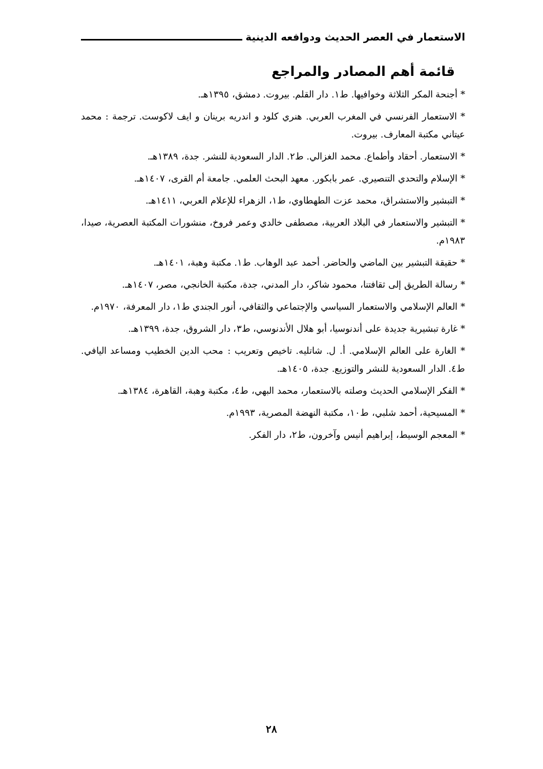الاستعمار في العصر الحديث ودوافعه الدينية
قائمة أهم المصادر والمراجع
* أجنحة المكر الثلاثة وخوافيها. ط١. دار القلم. بيروت. دمشق، ١٣٩٥هـ.
* الاستعمار الفرنسي في المغرب العربي. هنري كلود و اندريه برينان و ايف لاكوست. ترجمة : محمد عيتاني مكتبة المعارف. بيروت.
* الاستعمار. أحقاد وأطماع. محمد الغزالي. ط٢. الدار السعودية للنشر. جدة، ١٣٨٩هـ.
* الإسلام والتحدي التنصيري. عمر بابكور. معهد البحث العلمي. جامعة أم القرى، ١٤٠٧هـ.
* التبشير والاستشراق، محمد عزت الطهطاوي، ط١، الزهراء للإعلام العربي، ١٤١١هـ.
* التبشير والاستعمار في البلاد العربية، مصطفى خالدي وعمر فروخ، منشورات المكتبة العصرية، صيدا، ١٩٨٣م.
* حقيقة التبشير بين الماضي والحاضر. أحمد عبد الوهاب. ط١. مكتبة وهبة، ١٤٠١هـ.
* رسالة الطريق إلى ثقافتنا، محمود شاكر، دار المدني، جدة، مكتبة الخانجي، مصر، ١٤٠٧هـ.
* العالم الإسلامي والاستعمار السياسي والإجتماعي والثقافي، أنور الجندي ط١، دار المعرفة، ١٩٧٠م.
* غارة تبشيرية جديدة على أندنوسيا، أبو هلال الأندنوسي، ط٣، دار الشروق، جدة، ١٣٩٩هـ.
* الغارة على العالم الإسلامي. أ. ل. شاتليه. تاخيص وتعريب : محب الدين الخطيب ومساعد اليافي. ط٤. الدار السعودية للنشر والتوزيع. جدة، ١٤٠٥هـ.
* الفكر الإسلامي الحديث وصلته بالاستعمار، محمد البهي، ط٤، مكتبة وهبة، القاهرة، ١٣٨٤هـ.
* المسيحية، أحمد شلبي، ط١٠، مكتبة النهضة المصرية، ١٩٩٣م.
* المعجم الوسيط، إبراهيم أنيس وآخرون، ط٢، دار الفكر.
٢٨